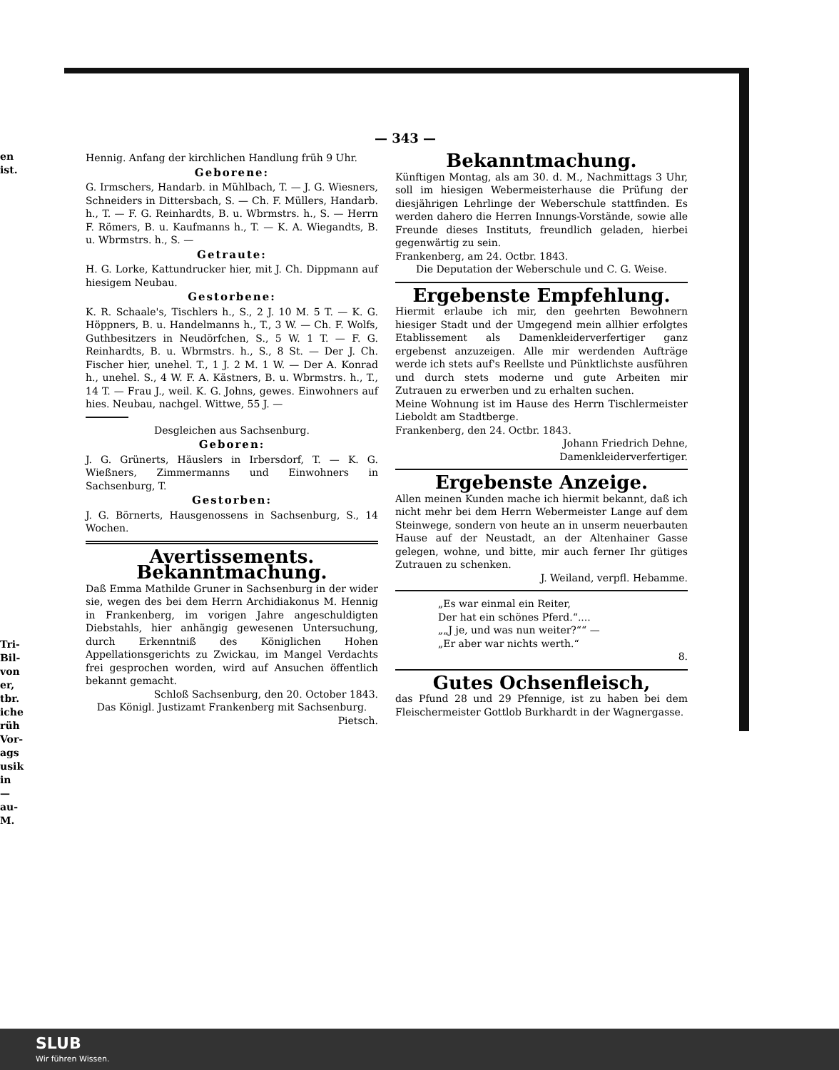en ist.
Tri-
Bil-
von
er,
tbr.
iche
rüh
Vor-
ags
usik
in
—
au-
M.
— 343 —
Hennig. Anfang der kirchlichen Handlung früh 9 Uhr.
Geborene:
G. Irmschers, Handarb. in Mühlbach, T. — J. G. Wiesners, Schneiders in Dittersbach, S. — Ch. F. Müllers, Handarb. h., T. — F. G. Reinhardts, B. u. Wbrmstrs. h., S. — Herrn F. Römers, B. u. Kaufmanns h., T. — K. A. Wiegandts, B. u. Wbrmstrs. h., S. —
Getraute:
H. G. Lorke, Kattundrucker hier, mit J. Ch. Dippmann auf hiesigem Neubau.
Gestorbene:
K. R. Schaale's, Tischlers h., S., 2 J. 10 M. 5 T. — K. G. Höppners, B. u. Handelmanns h., T., 3 W. — Ch. F. Wolfs, Guthbesitzers in Neudörfchen, S., 5 W. 1 T. — F. G. Reinhardts, B. u. Wbrmstrs. h., S., 8 St. — Der J. Ch. Fischer hier, unehel. T., 1 J. 2 M. 1 W. — Der A. Konrad h., unehel. S., 4 W. F. A. Kästners, B. u. Wbrmstrs. h., T., 14 T. — Frau J., weil. K. G. Johns, gewes. Einwohners auf hies. Neubau, nachgel. Wittwe, 55 J. —
Desgleichen aus Sachsenburg.
Geboren:
J. G. Grünerts, Häuslers in Irbersdorf, T. — K. G. Wießners, Zimmermanns und Einwohners in Sachsenburg, T.
Gestorben:
J. G. Börnerts, Hausgenossens in Sachsenburg, S., 14 Wochen.
Avertissements.
Bekanntmachung.
Daß Emma Mathilde Gruner in Sachsenburg in der wider sie, wegen des bei dem Herrn Archidiakonus M. Hennig in Frankenberg, im vorigen Jahre angeschuldigten Diebstahls, hier anhängig gewesenen Untersuchung, durch Erkenntniß des Königlichen Hohen Appellationsgerichts zu Zwickau, im Mangel Verdachts frei gesprochen worden, wird auf Ansuchen öffentlich bekannt gemacht.
Schloß Sachsenburg, den 20. October 1843.
Das Königl. Justizamt Frankenberg mit Sachsenburg.
Pietsch.
Bekanntmachung.
Künftigen Montag, als am 30. d. M., Nachmittags 3 Uhr, soll im hiesigen Webermeisterhause die Prüfung der diesjährigen Lehrlinge der Weberschule stattfinden. Es werden dahero die Herren Innungs-Vorstände, sowie alle Freunde dieses Instituts, freundlich geladen, hierbei gegenwärtig zu sein.
Frankenberg, am 24. Octbr. 1843.
Die Deputation der Weberschule und C. G. Weise.
Ergebenste Empfehlung.
Hiermit erlaube ich mir, den geehrten Bewohnern hiesiger Stadt und der Umgegend mein allhier erfolgtes Etablissement als Damenkleiderverfertiger ganz ergebenst anzuzeigen. Alle mir werdenden Aufträge werde ich stets auf's Reellste und Pünktlichste ausführen und durch stets moderne und gute Arbeiten mir Zutrauen zu erwerben und zu erhalten suchen.
Meine Wohnung ist im Hause des Herrn Tischlermeister Lieboldt am Stadtberge.
Frankenberg, den 24. Octbr. 1843.
Johann Friedrich Dehne,
Damenkleiderverfertiger.
Ergebenste Anzeige.
Allen meinen Kunden mache ich hiermit bekannt, daß ich nicht mehr bei dem Herrn Webermeister Lange auf dem Steinwege, sondern von heute an in unserm neuerbauten Hause auf der Neustadt, an der Altenhainer Gasse gelegen, wohne, und bitte, mir auch ferner Ihr gütiges Zutrauen zu schenken.
J. Weiland, verpfl. Hebamme.
„Es war einmal ein Reiter,
Der hat ein schönes Pferd.“....
„„J je, und was nun weiter?““ —
„Er aber war nichts werth.“
8.
Gutes Ochsenfleisch,
das Pfund 28 und 29 Pfennige, ist zu haben bei dem Fleischermeister Gottlob Burkhardt in der Wagnergasse.
SLUB
Wir führen Wissen.